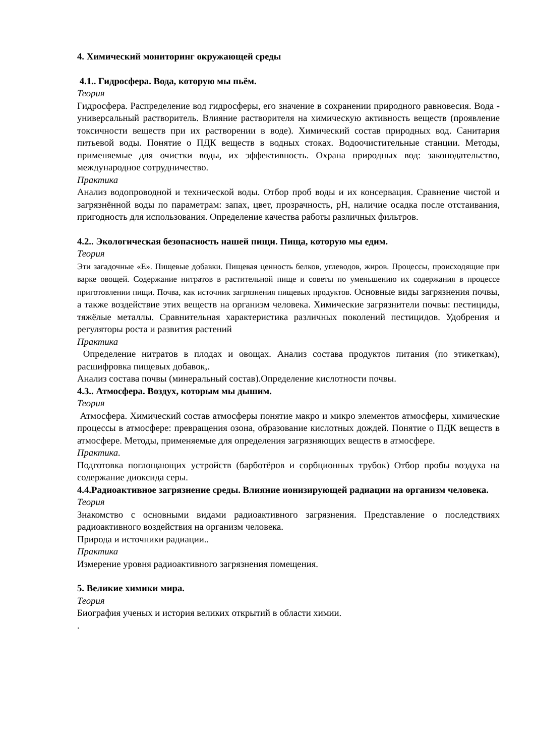4. Химический мониторинг окружающей среды
4.1.. Гидросфера. Вода, которую мы пьём.
Теория
Гидросфера. Распределение вод гидросферы, его значение в сохранении природного равновесия. Вода - универсальный растворитель. Влияние растворителя на химическую активность веществ (проявление токсичности веществ при их растворении в воде). Химический состав природных вод. Санитария питьевой воды. Понятие о ПДК веществ в водных стоках. Водоочистительные станции. Методы, применяемые для очистки воды, их эффективность. Охрана природных вод: законодательство, международное сотрудничество.
Практика
Анализ водопроводной и технической воды. Отбор проб воды и их консервация. Сравнение чистой и загрязнённой воды по параметрам: запах, цвет, прозрачность, рН, наличие осадка после отстаивания, пригодность для использования. Определение качества работы различных фильтров.
4.2.. Экологическая безопасность нашей пищи. Пища, которую мы едим.
Теория
Эти загадочные «Е». Пищевые добавки. Пищевая ценность белков, углеводов, жиров. Процессы, происходящие при варке овощей. Содержание нитратов в растительной пище и советы по уменьшению их содержания в процессе приготовлении пищи. Почва, как источник загрязнения пищевых продуктов. Основные виды загрязнения почвы, а также воздействие этих веществ на организм человека. Химические загрязнители почвы: пестициды, тяжёлые металлы. Сравнительная характеристика различных поколений пестицидов. Удобрения и регуляторы роста и развития растений
Практика
Определение нитратов в плодах и овощах. Анализ состава продуктов питания (по этикеткам), расшифровка пищевых добавок,.
Анализ состава почвы (минеральный состав).Определение кислотности почвы.
4.3.. Атмосфера. Воздух, которым мы дышим.
Теория
Атмосфера. Химический состав атмосферы понятие макро и микро элементов атмосферы, химические процессы в атмосфере: превращения озона, образование кислотных дождей. Понятие о ПДК веществ в атмосфере. Методы, применяемые для определения загрязняющих веществ в атмосфере.
Практика.
Подготовка поглощающих устройств (барботёров и сорбционных трубок) Отбор пробы воздуха на содержание диоксида серы.
4.4.Радиоактивное загрязнение среды. Влияние ионизирующей радиации на организм человека.
Теория
Знакомство с основными видами радиоактивного загрязнения. Представление о последствиях радиоактивного воздействия на организм человека.
Природа и источники радиации..
Практика
Измерение уровня радиоактивного загрязнения помещения.
5. Великие химики мира.
Теория
Биография ученых и история великих открытий в области химии.
.